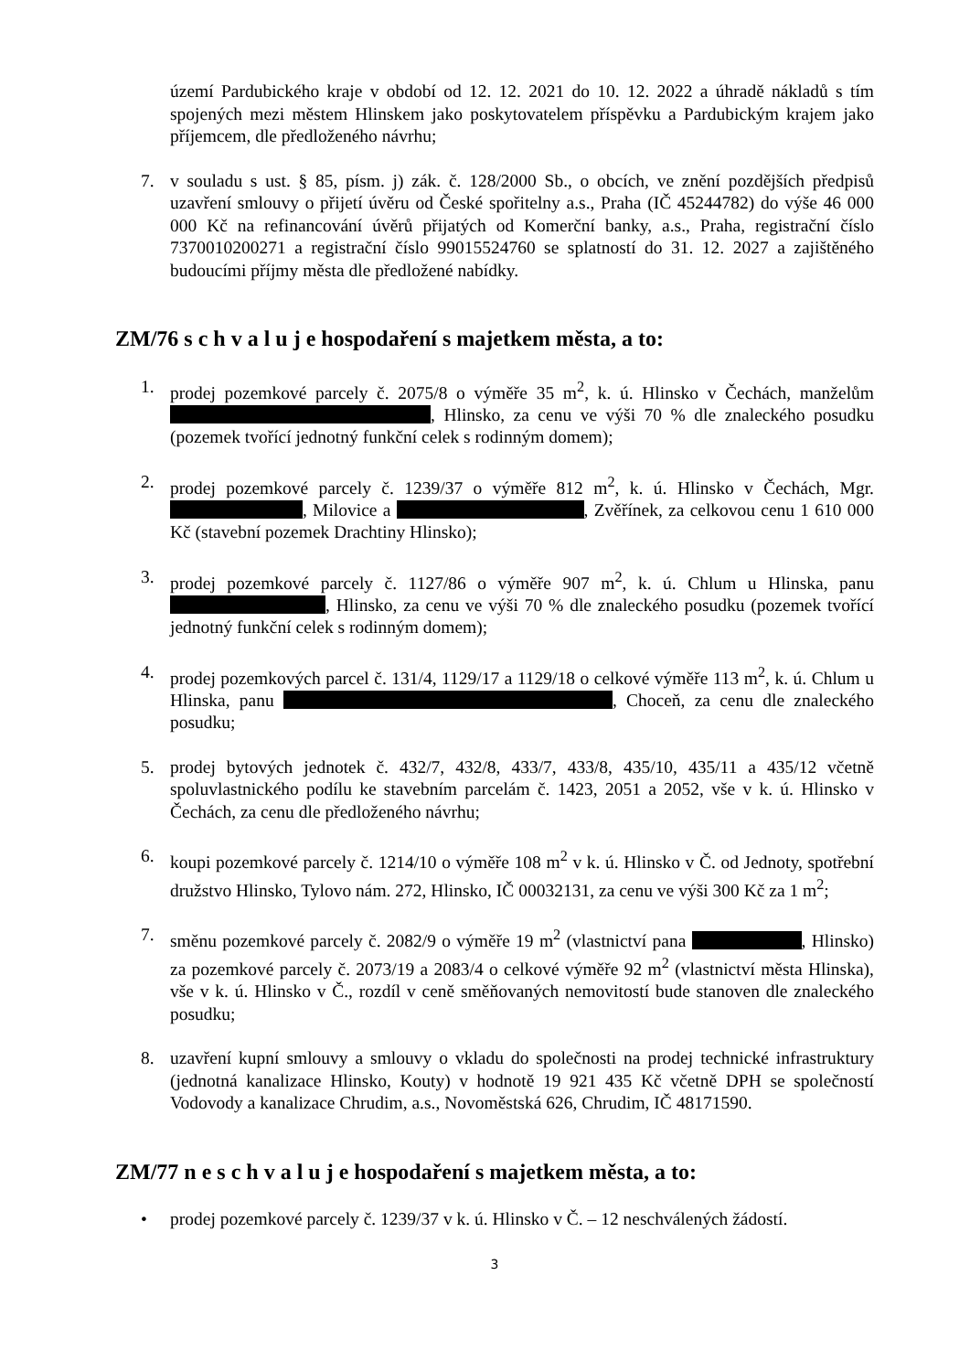území Pardubického kraje v období od 12. 12. 2021 do 10. 12. 2022 a úhradě nákladů s tím spojených mezi městem Hlinskem jako poskytovatelem příspěvku a Pardubickým krajem jako příjemcem, dle předloženého návrhu;
7. v souladu s ust. § 85, písm. j) zák. č. 128/2000 Sb., o obcích, ve znění pozdějších předpisů uzavření smlouvy o přijetí úvěru od České spořitelny a.s., Praha (IČ 45244782) do výše 46 000 000 Kč na refinancování úvěrů přijatých od Komerční banky, a.s., Praha, registrační číslo 7370010200271 a registrační číslo 99015524760 se splatností do 31. 12. 2027 a zajištěného budoucími příjmy města dle předložené nabídky.
ZM/76 s c h v a l u j e hospodaření s majetkem města, a to:
1. prodej pozemkové parcely č. 2075/8 o výměře 35 m<sup>2</sup>, k. ú. Hlinsko v Čechách, manželům , Hlinsko, za cenu ve výši 70 % dle znaleckého posudku (pozemek tvořící jednotný funkční celek s rodinným domem);
2. prodej pozemkové parcely č. 1239/37 o výměře 812 m<sup>2</sup>, k. ú. Hlinsko v Čechách, Mgr. , Milovice a , Zvěřínek, za celkovou cenu 1 610 000 Kč (stavební pozemek Drachtiny Hlinsko);
3. prodej pozemkové parcely č. 1127/86 o výměře 907 m<sup>2</sup>, k. ú. Chlum u Hlinska, panu , Hlinsko, za cenu ve výši 70 % dle znaleckého posudku (pozemek tvořící jednotný funkční celek s rodinným domem);
4. prodej pozemkových parcel č. 131/4, 1129/17 a 1129/18 o celkové výměře 113 m<sup>2</sup>, k. ú. Chlum u Hlinska, panu , Choceň, za cenu dle znaleckého posudku;
5. prodej bytových jednotek č. 432/7, 432/8, 433/7, 433/8, 435/10, 435/11 a 435/12 včetně spoluvlastnického podílu ke stavebním parcelám č. 1423, 2051 a 2052, vše v k. ú. Hlinsko v Čechách, za cenu dle předloženého návrhu;
6. koupi pozemkové parcely č. 1214/10 o výměře 108 m<sup>2</sup> v k. ú. Hlinsko v Č. od Jednoty, spotřební družstvo Hlinsko, Tylovo nám. 272, Hlinsko, IČ 00032131, za cenu ve výši 300 Kč za 1 m<sup>2</sup>;
7. směnu pozemkové parcely č. 2082/9 o výměře 19 m<sup>2</sup> (vlastnictví pana , Hlinsko) za pozemkové parcely č. 2073/19 a 2083/4 o celkové výměře 92 m<sup>2</sup> (vlastnictví města Hlinska), vše v k. ú. Hlinsko v Č., rozdíl v ceně směňovaných nemovitostí bude stanoven dle znaleckého posudku;
8. uzavření kupní smlouvy a smlouvy o vkladu do společnosti na prodej technické infrastruktury (jednotná kanalizace Hlinsko, Kouty) v hodnotě 19 921 435 Kč včetně DPH se společností Vodovody a kanalizace Chrudim, a.s., Novoměstská 626, Chrudim, IČ 48171590.
ZM/77 n e s c h v a l u j e hospodaření s majetkem města, a to:
• prodej pozemkové parcely č. 1239/37 v k. ú. Hlinsko v Č. – 12 neschválených žádostí.
3